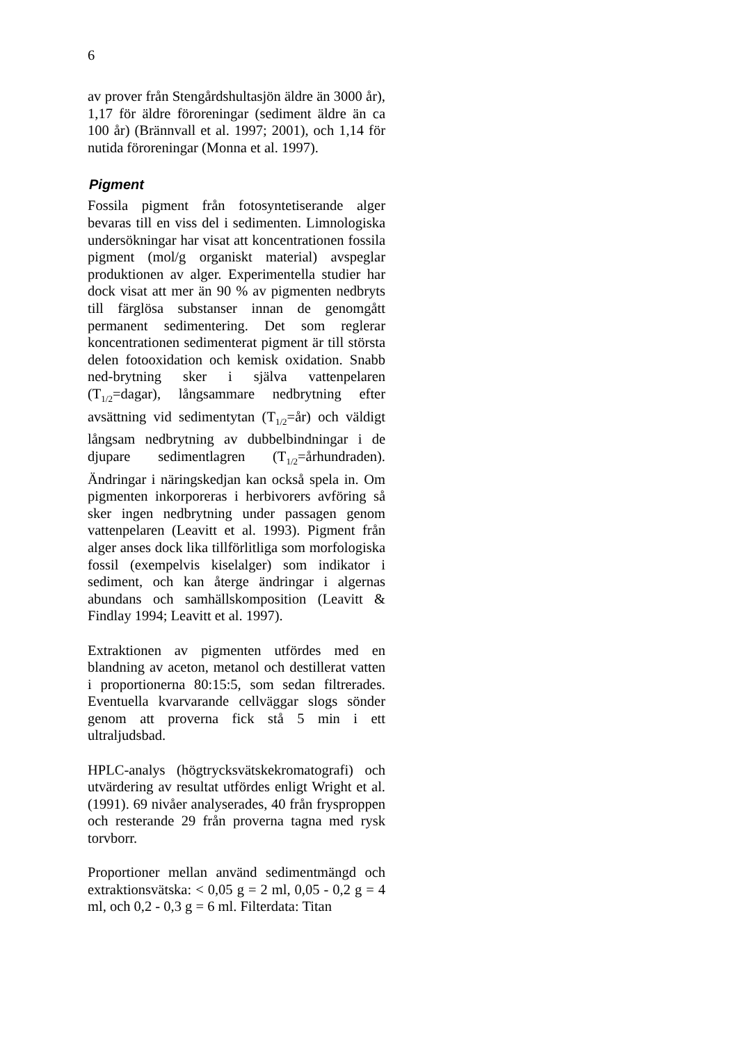6
av prover från Stengårdshultasjön äldre än 3000 år), 1,17 för äldre föroreningar (sediment äldre än ca 100 år) (Brännvall et al. 1997; 2001), och 1,14 för nutida föroreningar (Monna et al. 1997).
Pigment
Fossila pigment från fotosyntetiserande alger bevaras till en viss del i sedimenten. Limnologiska undersökningar har visat att koncentrationen fossila pigment (mol/g organiskt material) avspeglar produktionen av alger. Experimentella studier har dock visat att mer än 90 % av pigmenten nedbryts till färglösa substanser innan de genomgått permanent sedimentering. Det som reglerar koncentrationen sedimenterat pigment är till största delen fotooxidation och kemisk oxidation. Snabb ned-brytning sker i själva vattenpelaren (T<sub>1/2</sub>=dagar), långsammare nedbrytning efter avsättning vid sedimentytan (T<sub>1/2</sub>=år) och väldigt långsam nedbrytning av dubbelbindningar i de djupare sedimentlagren (T<sub>1/2</sub>=århundraden). Ändringar i näringskedjan kan också spela in. Om pigmenten inkorporeras i herbivorers avföring så sker ingen nedbrytning under passagen genom vattenpelaren (Leavitt et al. 1993). Pigment från alger anses dock lika tillförlitliga som morfologiska fossil (exempelvis kiselalger) som indikator i sediment, och kan återge ändringar i algernas abundans och samhällskomposition (Leavitt & Findlay 1994; Leavitt et al. 1997).
Extraktionen av pigmenten utfördes med en blandning av aceton, metanol och destillerat vatten i proportionerna 80:15:5, som sedan filtrerades. Eventuella kvarvarande cellväggar slogs sönder genom att proverna fick stå 5 min i ett ultraljudsbad.
HPLC-analys (högtrycksvätskekromatografi) och utvärdering av resultat utfördes enligt Wright et al. (1991). 69 nivåer analyserades, 40 från frysproppen och resterande 29 från proverna tagna med rysk torvborr.
Proportioner mellan använd sedimentmängd och extraktionsvätska: < 0,05 g = 2 ml, 0,05 - 0,2 g = 4 ml, och 0,2 - 0,3 g = 6 ml. Filterdata: Titan